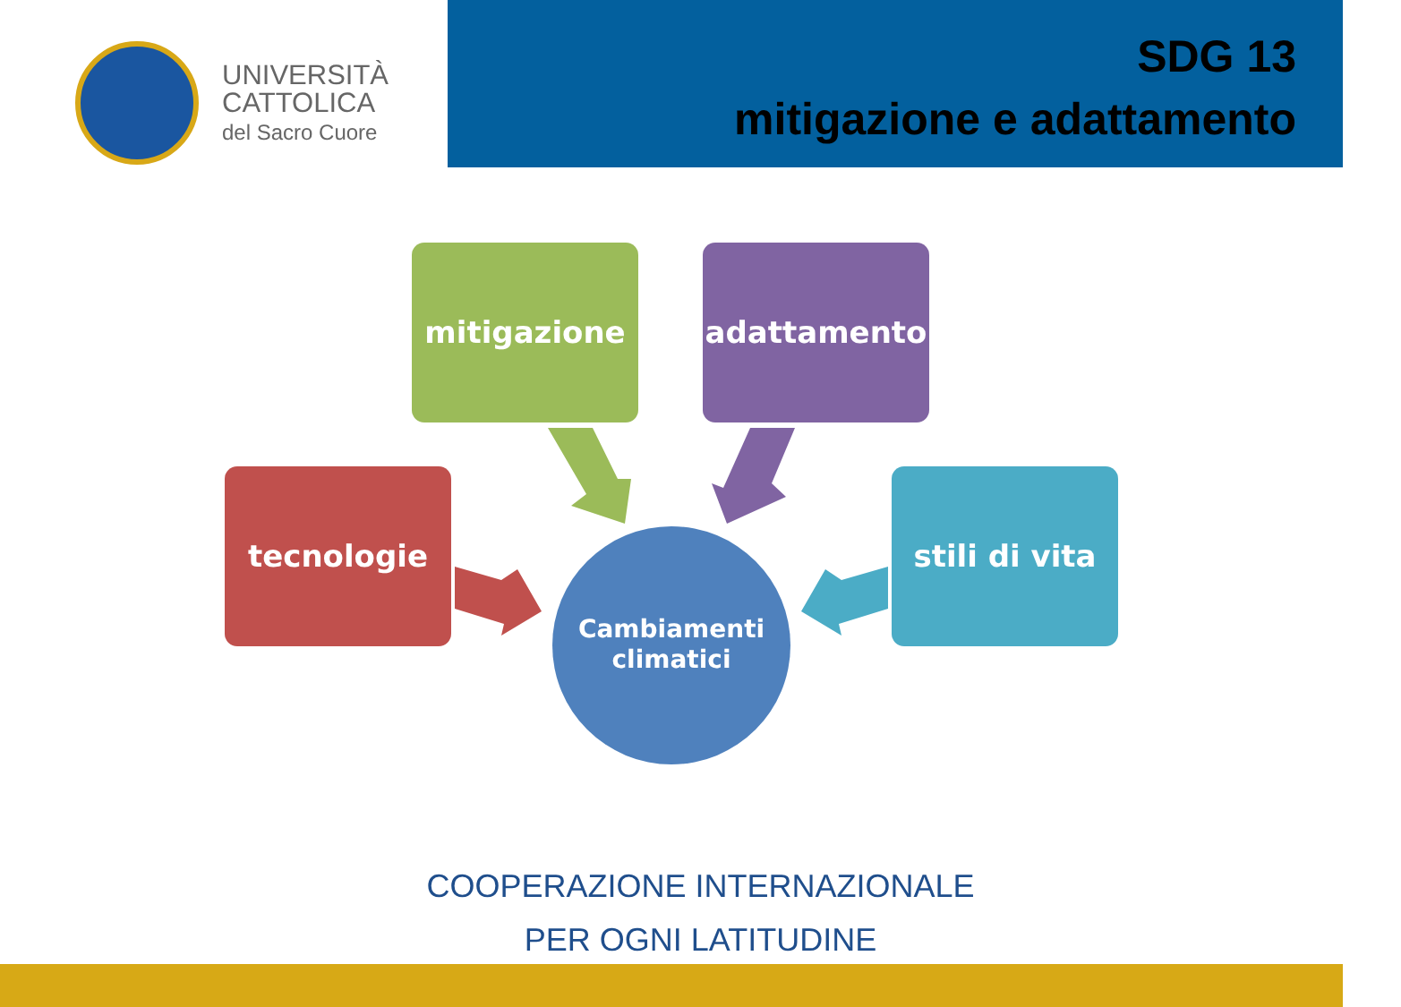UNIVERSITÀ
CATTOLICA
del Sacro Cuore
SDG 13
mitigazione e adattamento
mitigazione adattamento
tecnologie
stili di vita
Cambiamenti
climatici
COOPERAZIONE INTERNAZIONALE
PER OGNI LATITUDINE